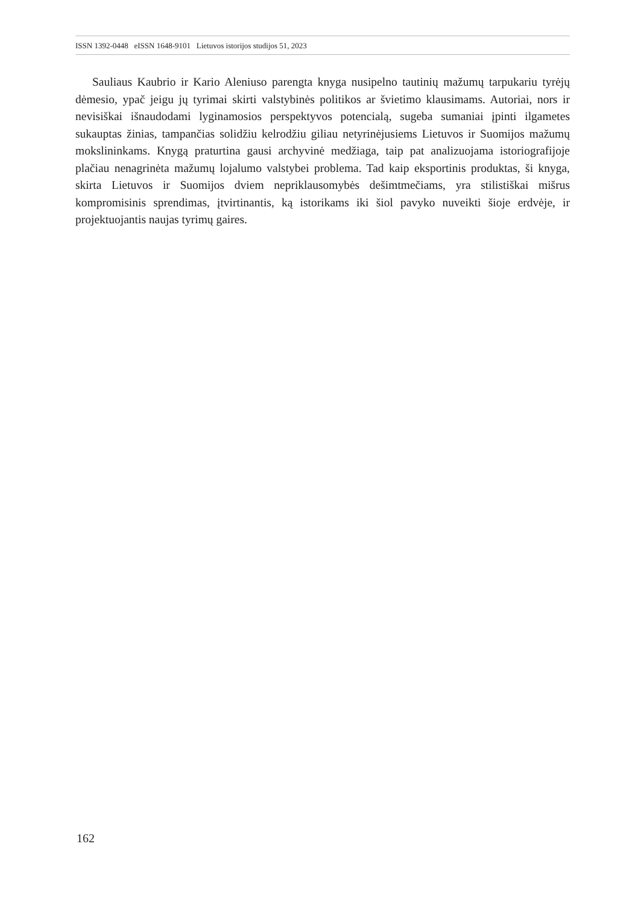ISSN 1392-0448 eISSN 1648-9101 Lietuvos istorijos studijos 51, 2023
Sauliaus Kaubrio ir Kario Aleniuso parengta knyga nusipelno tautinių mažumų tarpukariu tyrėjų dėmesio, ypač jeigu jų tyrimai skirti valstybinės politikos ar švietimo klausimams. Autoriai, nors ir nevisiškai išnaudodami lyginamosios perspektyvos potencialą, sugeba sumaniai įpinti ilgametes sukauptas žinias, tampančias solidžiu kelrodžiu giliau netyrinėjusiems Lietuvos ir Suomijos mažumų mokslininkams. Knygą praturtina gausi archyvinė medžiaga, taip pat analizuojama istoriografijoje plačiau nenagrinėta mažumų lojalumo valstybei problema. Tad kaip eksportinis produktas, ši knyga, skirta Lietuvos ir Suomijos dviem nepriklausomybės dešimtmečiams, yra stilistiškai mišrus kompromisinis sprendimas, įtvirtinantis, ką istorikams iki šiol pavyko nuveikti šioje erdvėje, ir projektuojantis naujas tyrimų gaires.
162